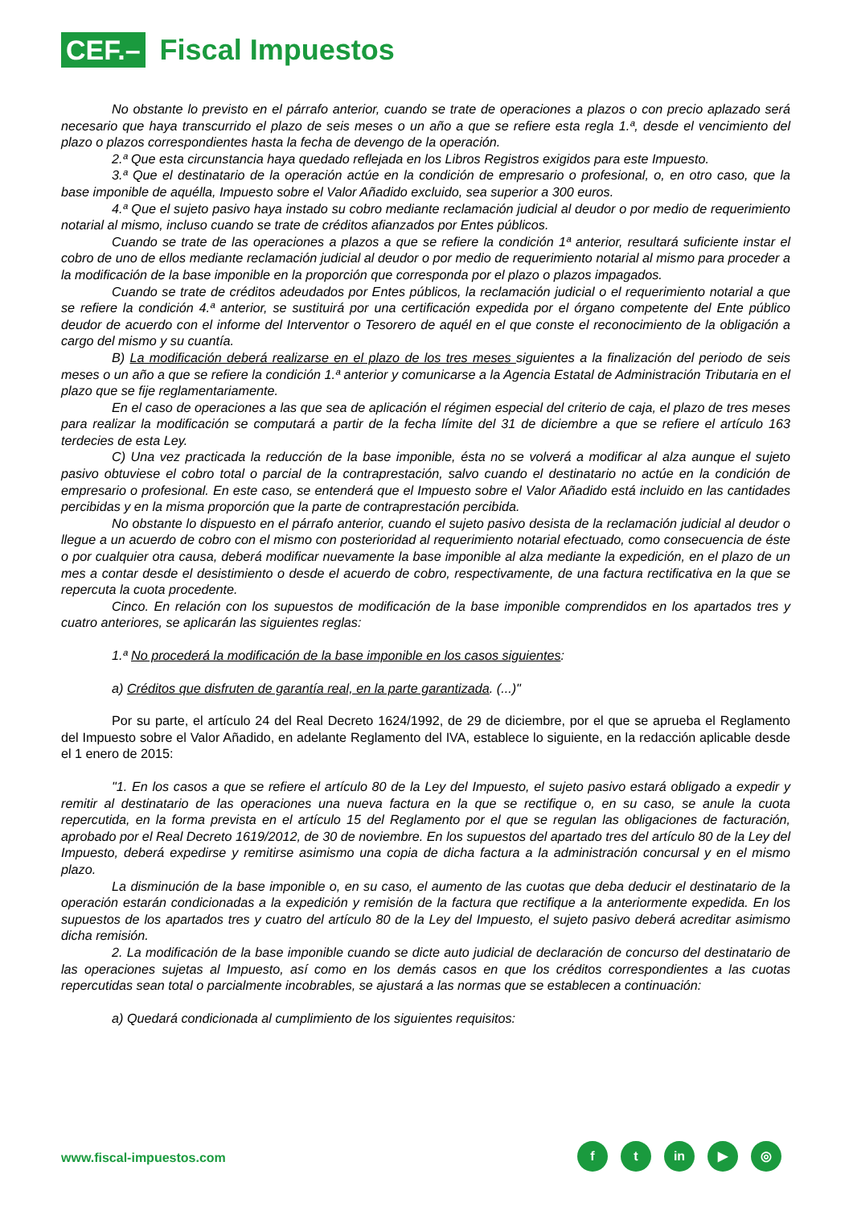CEF.–
Fiscal Impuestos
No obstante lo previsto en el párrafo anterior, cuando se trate de operaciones a plazos o con precio aplazado será necesario que haya transcurrido el plazo de seis meses o un año a que se refiere esta regla 1.ª, desde el vencimiento del plazo o plazos correspondientes hasta la fecha de devengo de la operación.
2.ª Que esta circunstancia haya quedado reflejada en los Libros Registros exigidos para este Impuesto.
3.ª Que el destinatario de la operación actúe en la condición de empresario o profesional, o, en otro caso, que la base imponible de aquélla, Impuesto sobre el Valor Añadido excluido, sea superior a 300 euros.
4.ª Que el sujeto pasivo haya instado su cobro mediante reclamación judicial al deudor o por medio de requerimiento notarial al mismo, incluso cuando se trate de créditos afianzados por Entes públicos.
Cuando se trate de las operaciones a plazos a que se refiere la condición 1ª anterior, resultará suficiente instar el cobro de uno de ellos mediante reclamación judicial al deudor o por medio de requerimiento notarial al mismo para proceder a la modificación de la base imponible en la proporción que corresponda por el plazo o plazos impagados.
Cuando se trate de créditos adeudados por Entes públicos, la reclamación judicial o el requerimiento notarial a que se refiere la condición 4.ª anterior, se sustituirá por una certificación expedida por el órgano competente del Ente público deudor de acuerdo con el informe del Interventor o Tesorero de aquél en el que conste el reconocimiento de la obligación a cargo del mismo y su cuantía.
B) La modificación deberá realizarse en el plazo de los tres meses siguientes a la finalización del periodo de seis meses o un año a que se refiere la condición 1.ª anterior y comunicarse a la Agencia Estatal de Administración Tributaria en el plazo que se fije reglamentariamente.
En el caso de operaciones a las que sea de aplicación el régimen especial del criterio de caja, el plazo de tres meses para realizar la modificación se computará a partir de la fecha límite del 31 de diciembre a que se refiere el artículo 163 terdecies de esta Ley.
C) Una vez practicada la reducción de la base imponible, ésta no se volverá a modificar al alza aunque el sujeto pasivo obtuviese el cobro total o parcial de la contraprestación, salvo cuando el destinatario no actúe en la condición de empresario o profesional. En este caso, se entenderá que el Impuesto sobre el Valor Añadido está incluido en las cantidades percibidas y en la misma proporción que la parte de contraprestación percibida.
No obstante lo dispuesto en el párrafo anterior, cuando el sujeto pasivo desista de la reclamación judicial al deudor o llegue a un acuerdo de cobro con el mismo con posterioridad al requerimiento notarial efectuado, como consecuencia de éste o por cualquier otra causa, deberá modificar nuevamente la base imponible al alza mediante la expedición, en el plazo de un mes a contar desde el desistimiento o desde el acuerdo de cobro, respectivamente, de una factura rectificativa en la que se repercuta la cuota procedente.
Cinco. En relación con los supuestos de modificación de la base imponible comprendidos en los apartados tres y cuatro anteriores, se aplicarán las siguientes reglas:
1.ª No procederá la modificación de la base imponible en los casos siguientes:
a) Créditos que disfruten de garantía real, en la parte garantizada. (...)"
Por su parte, el artículo 24 del Real Decreto 1624/1992, de 29 de diciembre, por el que se aprueba el Reglamento del Impuesto sobre el Valor Añadido, en adelante Reglamento del IVA, establece lo siguiente, en la redacción aplicable desde el 1 enero de 2015:
"1. En los casos a que se refiere el artículo 80 de la Ley del Impuesto, el sujeto pasivo estará obligado a expedir y remitir al destinatario de las operaciones una nueva factura en la que se rectifique o, en su caso, se anule la cuota repercutida, en la forma prevista en el artículo 15 del Reglamento por el que se regulan las obligaciones de facturación, aprobado por el Real Decreto 1619/2012, de 30 de noviembre. En los supuestos del apartado tres del artículo 80 de la Ley del Impuesto, deberá expedirse y remitirse asimismo una copia de dicha factura a la administración concursal y en el mismo plazo.
La disminución de la base imponible o, en su caso, el aumento de las cuotas que deba deducir el destinatario de la operación estarán condicionadas a la expedición y remisión de la factura que rectifique a la anteriormente expedida. En los supuestos de los apartados tres y cuatro del artículo 80 de la Ley del Impuesto, el sujeto pasivo deberá acreditar asimismo dicha remisión.
2. La modificación de la base imponible cuando se dicte auto judicial de declaración de concurso del destinatario de las operaciones sujetas al Impuesto, así como en los demás casos en que los créditos correspondientes a las cuotas repercutidas sean total o parcialmente incobrables, se ajustará a las normas que se establecen a continuación:
a) Quedará condicionada al cumplimiento de los siguientes requisitos:
www.fiscal-impuestos.com
ft in ▶ ◎